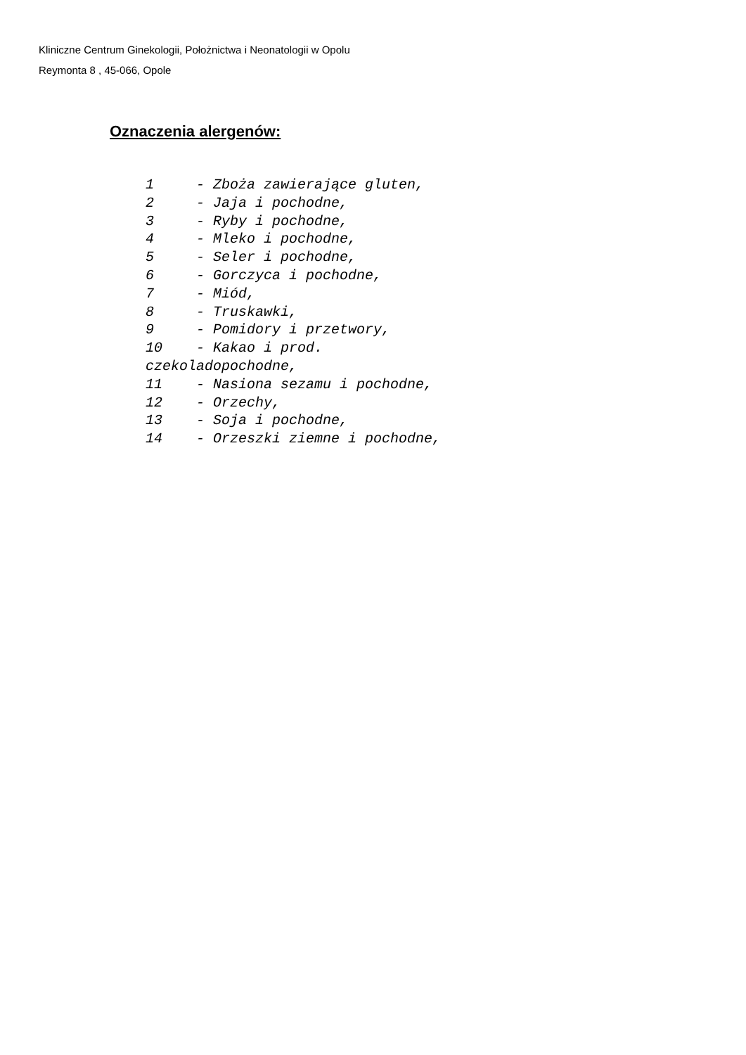Kliniczne Centrum Ginekologii, Położnictwa i Neonatologii w Opolu
Reymonta 8 , 45-066, Opole
Oznaczenia alergenów:
1 - Zboża zawierające gluten, 2 - Jaja i pochodne, 3 - Ryby i pochodne, 4 - Mleko i pochodne, 5 - Seler i pochodne, 6 - Gorczyca i pochodne, 7 - Miód, 8 - Truskawki, 9 - Pomidory i przetwory, 10 - Kakao i prod. czekoladopochodne, 11 - Nasiona sezamu i pochodne, 12 - Orzechy, 13 - Soja i pochodne, 14 - Orzeszki ziemne i pochodne,